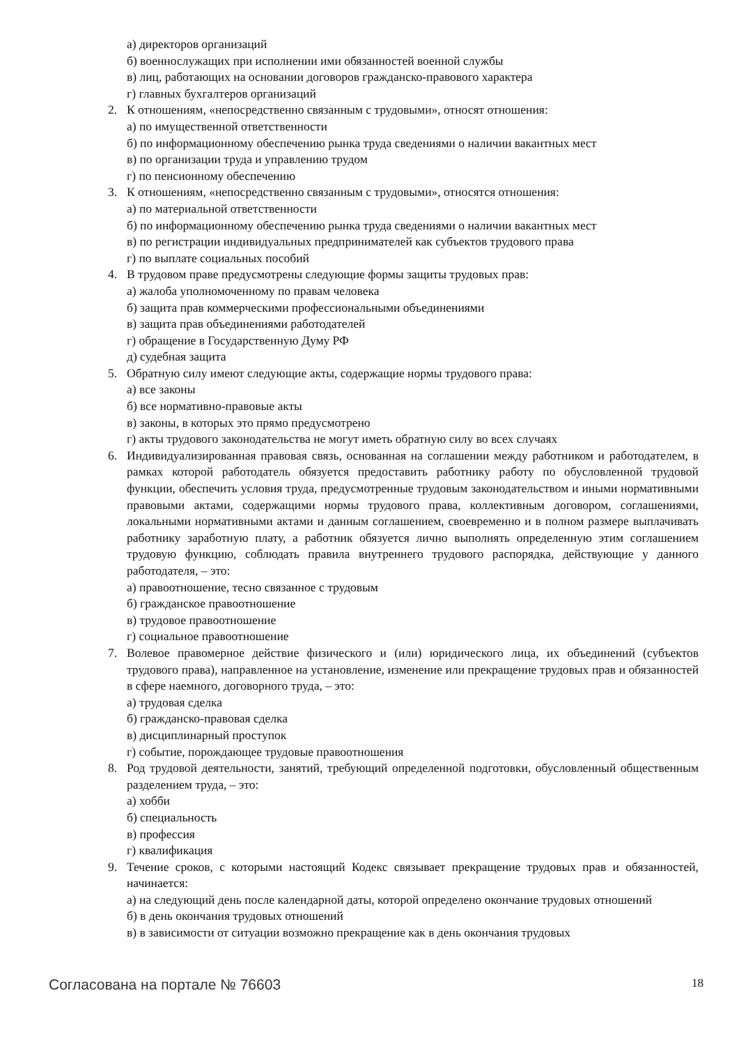а) директоров организаций
б) военнослужащих при исполнении ими обязанностей военной службы
в) лиц, работающих на основании договоров гражданско-правового характера
г) главных бухгалтеров организаций
2. К отношениям, «непосредственно связанным с трудовыми», относят отношения:
а) по имущественной ответственности
б) по информационному обеспечению рынка труда сведениями о наличии вакантных мест
в) по организации труда и управлению трудом
г) по пенсионному обеспечению
3. К отношениям, «непосредственно связанным с трудовыми», относятся отношения:
а) по материальной ответственности
б) по информационному обеспечению рынка труда сведениями о наличии вакантных мест
в) по регистрации индивидуальных предпринимателей как субъектов трудового права
г) по выплате социальных пособий
4. В трудовом праве предусмотрены следующие формы защиты трудовых прав:
а) жалоба уполномоченному по правам человека
б) защита прав коммерческими профессиональными объединениями
в) защита прав объединениями работодателей
г) обращение в Государственную Думу РФ
д) судебная защита
5. Обратную силу имеют следующие акты, содержащие нормы трудового права:
а) все законы
б) все нормативно-правовые акты
в) законы, в которых это прямо предусмотрено
г) акты трудового законодательства не могут иметь обратную силу во всех случаях
6. Индивидуализированная правовая связь, основанная на соглашении между работником и работодателем, в рамках которой работодатель обязуется предоставить работнику работу по обусловленной трудовой функции, обеспечить условия труда, предусмотренные трудовым законодательством и иными нормативными правовыми актами, содержащими нормы трудового права, коллективным договором, соглашениями, локальными нормативными актами и данным соглашением, своевременно и в полном размере выплачивать работнику заработную плату, а работник обязуется лично выполнять определенную этим соглашением трудовую функцию, соблюдать правила внутреннего трудового распорядка, действующие у данного работодателя, – это:
а) правоотношение, тесно связанное с трудовым
б) гражданское правоотношение
в) трудовое правоотношение
г) социальное правоотношение
7. Волевое правомерное действие физического и (или) юридического лица, их объединений (субъектов трудового права), направленное на установление, изменение или прекращение трудовых прав и обязанностей в сфере наемного, договорного труда, – это:
а) трудовая сделка
б) гражданско-правовая сделка
в) дисциплинарный проступок
г) событие, порождающее трудовые правоотношения
8. Род трудовой деятельности, занятий, требующий определенной подготовки, обусловленный общественным разделением труда, – это:
а) хобби
б) специальность
в) профессия
г) квалификация
9. Течение сроков, с которыми настоящий Кодекс связывает прекращение трудовых прав и обязанностей, начинается:
а) на следующий день после календарной даты, которой определено окончание трудовых отношений
б) в день окончания трудовых отношений
в) в зависимости от ситуации возможно прекращение как в день окончания трудовых
Согласована на портале № 76603 18